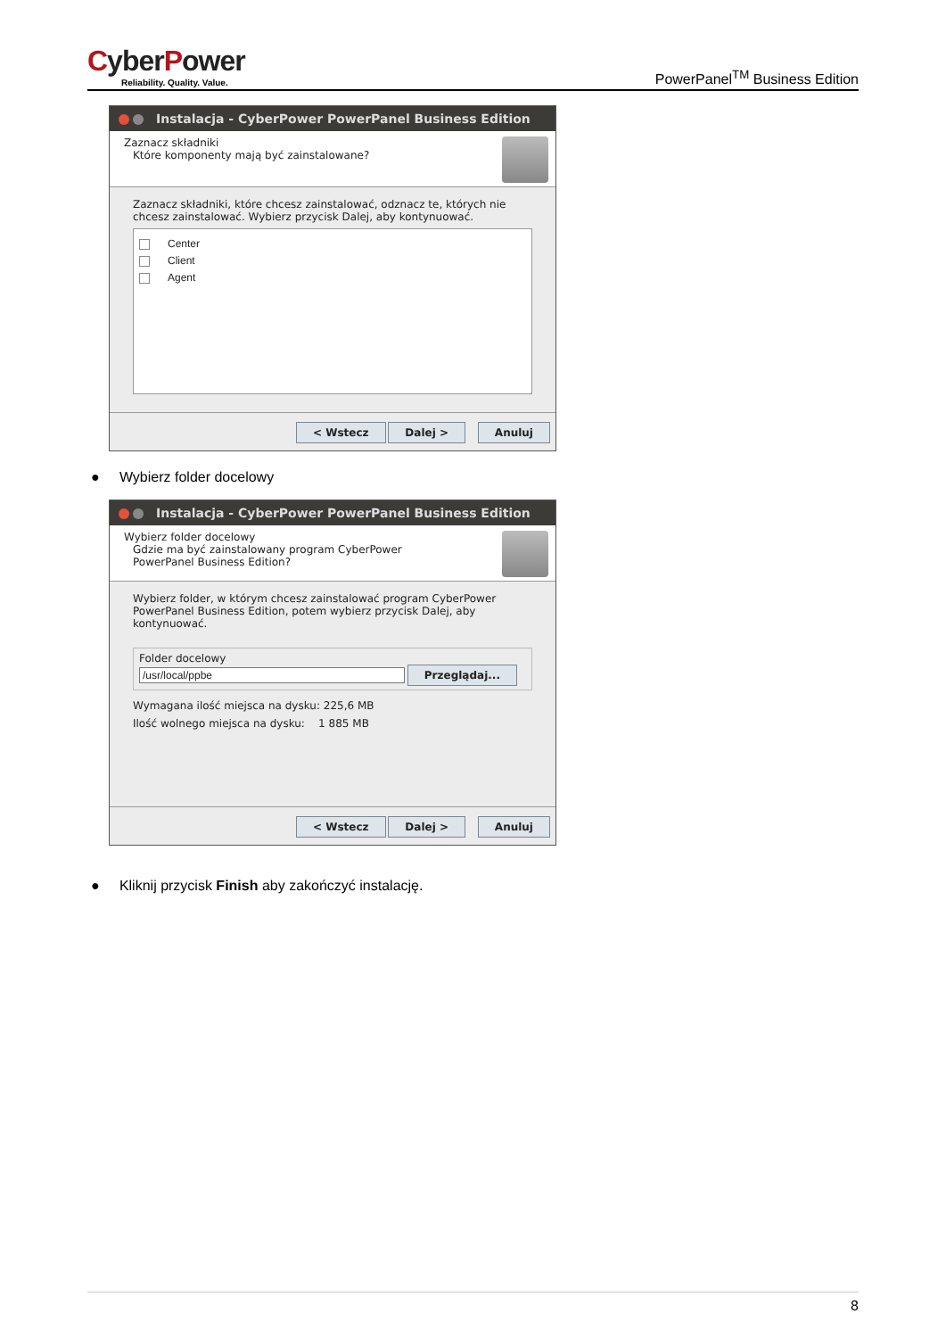CyberPower
Reliability. Quality. Value.
PowerPanel<sup>TM</sup> Business Edition
Instalacja - CyberPower PowerPanel Business Edition
Zaznacz składniki
Które komponenty mają być zainstalowane?
Zaznacz składniki, które chcesz zainstalować, odznacz te, których nie chcesz zainstalować. Wybierz przycisk Dalej, aby kontynuować.
Center
Client
Agent
< Wstecz Dalej > Anuluj
● Wybierz folder docelowy
Instalacja - CyberPower PowerPanel Business Edition
Wybierz folder docelowy
Gdzie ma być zainstalowany program CyberPower
PowerPanel Business Edition?
Wybierz folder, w którym chcesz zainstalować program CyberPower PowerPanel Business Edition, potem wybierz przycisk Dalej, aby kontynuować.
Folder docelowy
/usr/local/ppbe Przeglądaj...
Wymagana ilość miejsca na dysku: 225,6 MB
Ilość wolnego miejsca na dysku: 1 885 MB
< Wstecz Dalej > Anuluj
● Kliknij przycisk Finish aby zakończyć instalację.
8